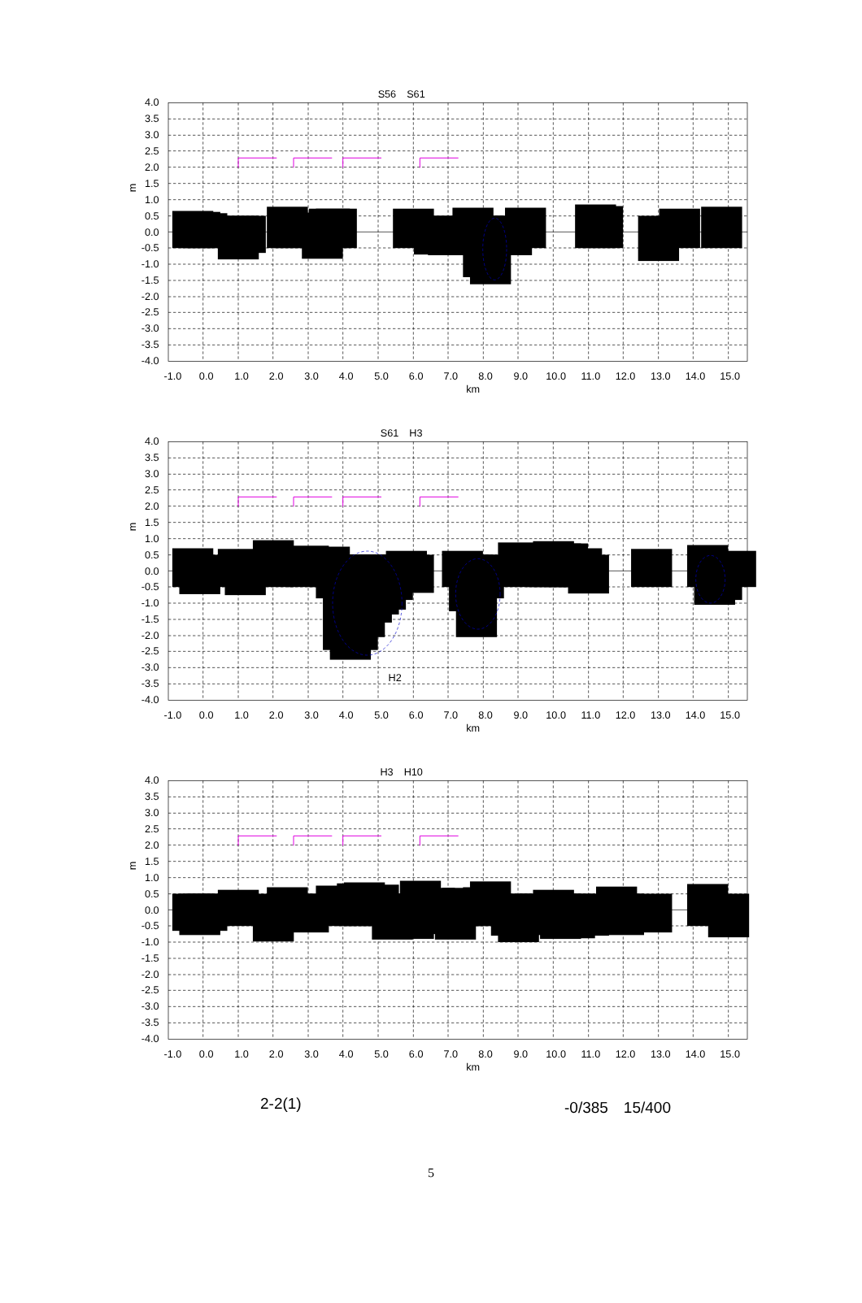S56　S61
4.0
3.5
3.0
2.5
2.0
1.5
1.0
0.5
0.0
-0.5
-1.0
-1.5
-2.0
-2.5
-3.0
-3.5
-4.0
m
-1.0
0.0
1.0
2.0
3.0
4.0
5.0
6.0
7.0
8.0
9.0
10.0
11.0
12.0
13.0
14.0
15.0
km
S61　H3
H2
4.0
3.5
3.0
2.5
2.0
1.5
1.0
0.5
0.0
-0.5
-1.0
-1.5
-2.0
-2.5
-3.0
-3.5
-4.0
m
-1.0
0.0
1.0
2.0
3.0
4.0
5.0
6.0
7.0
8.0
9.0
10.0
11.0
12.0
13.0
14.0
15.0
km
H3　H10
4.0
3.5
3.0
2.5
2.0
1.5
1.0
0.5
0.0
-0.5
-1.0
-1.5
-2.0
-2.5
-3.0
-3.5
-4.0
m
-1.0
0.0
1.0
2.0
3.0
4.0
5.0
6.0
7.0
8.0
9.0
10.0
11.0
12.0
13.0
14.0
15.0
km
2-2(1) -0/385　15/400
5